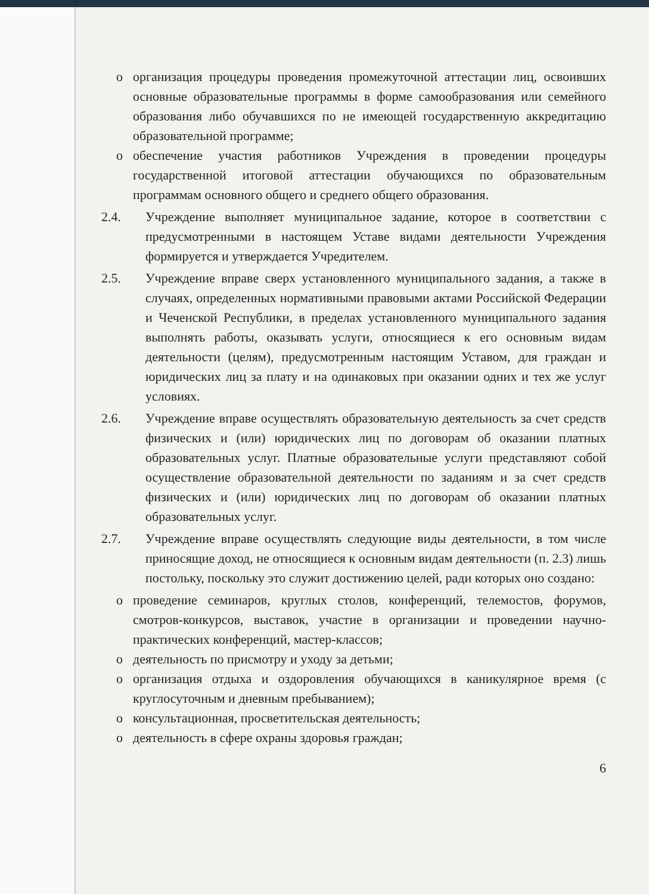o организация процедуры проведения промежуточной аттестации лиц, освоивших основные образовательные программы в форме самообразования или семейного образования либо обучавшихся по не имеющей государственную аккредитацию образовательной программе;
o обеспечение участия работников Учреждения в проведении процедуры государственной итоговой аттестации обучающихся по образовательным программам основного общего и среднего общего образования.
2.4. Учреждение выполняет муниципальное задание, которое в соответствии с предусмотренными в настоящем Уставе видами деятельности Учреждения формируется и утверждается Учредителем.
2.5. Учреждение вправе сверх установленного муниципального задания, а также в случаях, определенных нормативными правовыми актами Российской Федерации и Чеченской Республики, в пределах установленного муниципального задания выполнять работы, оказывать услуги, относящиеся к его основным видам деятельности (целям), предусмотренным настоящим Уставом, для граждан и юридических лиц за плату и на одинаковых при оказании одних и тех же услуг условиях.
2.6. Учреждение вправе осуществлять образовательную деятельность за счет средств физических и (или) юридических лиц по договорам об оказании платных образовательных услуг. Платные образовательные услуги представляют собой осуществление образовательной деятельности по заданиям и за счет средств физических и (или) юридических лиц по договорам об оказании платных образовательных услуг.
2.7. Учреждение вправе осуществлять следующие виды деятельности, в том числе приносящие доход, не относящиеся к основным видам деятельности (п. 2.3) лишь постольку, поскольку это служит достижению целей, ради которых оно создано:
o проведение семинаров, круглых столов, конференций, телемостов, форумов, смотров-конкурсов, выставок, участие в организации и проведении научно-практических конференций, мастер-классов;
o деятельность по присмотру и уходу за детьми;
o организация отдыха и оздоровления обучающихся в каникулярное время (с круглосуточным и дневным пребыванием);
o консультационная, просветительская деятельность;
o деятельность в сфере охраны здоровья граждан;
6